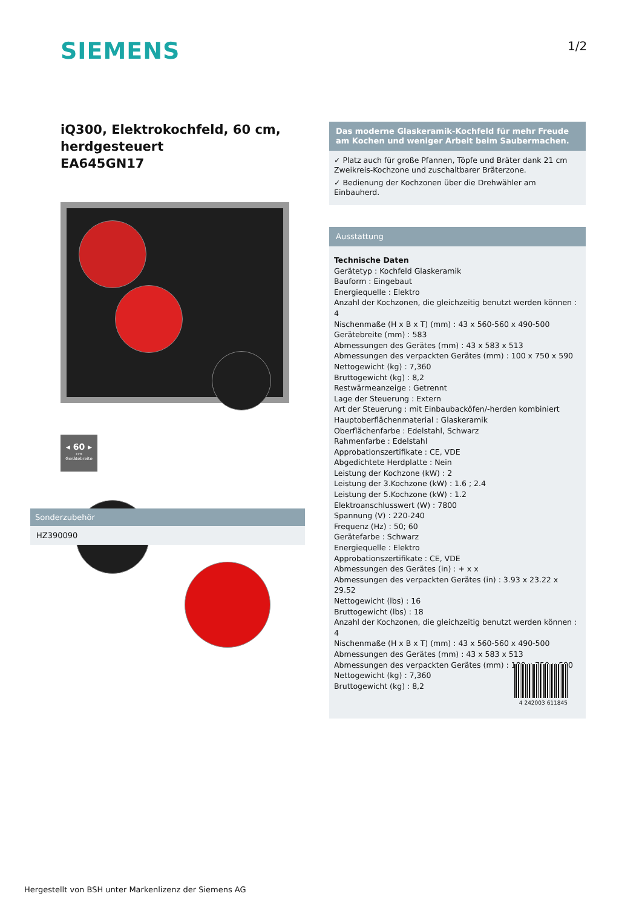SIEMENS 1/2
iQ300, Elektrokochfeld, 60 cm, herdgesteuert
EA645GN17
◂ 60 ▸
cm
Gerätebreite
Sonderzubehör
HZ390090
Das moderne Glaskeramik-Kochfeld für mehr Freude am Kochen und weniger Arbeit beim Saubermachen.
✓ Platz auch für große Pfannen, Töpfe und Bräter dank 21 cm Zweikreis-Kochzone und zuschaltbarer Bräterzone.
✓ Bedienung der Kochzonen über die Drehwähler am Einbauherd.
Ausstattung
Technische Daten
Gerätetyp : Kochfeld Glaskeramik
Bauform : Eingebaut
Energiequelle : Elektro
Anzahl der Kochzonen, die gleichzeitig benutzt werden können : 4
Nischenmaße (H x B x T) (mm) : 43 x 560-560 x 490-500
Gerätebreite (mm) : 583
Abmessungen des Gerätes (mm) : 43 x 583 x 513
Abmessungen des verpackten Gerätes (mm) : 100 x 750 x 590
Nettogewicht (kg) : 7,360
Bruttogewicht (kg) : 8,2
Restwärmeanzeige : Getrennt
Lage der Steuerung : Extern
Art der Steuerung : mit Einbaubacköfen/-herden kombiniert
Hauptoberflächenmaterial : Glaskeramik
Oberflächenfarbe : Edelstahl, Schwarz
Rahmenfarbe : Edelstahl
Approbationszertifikate : CE, VDE
Abgedichtete Herdplatte : Nein
Leistung der Kochzone (kW) : 2
Leistung der 3.Kochzone (kW) : 1.6 ; 2.4
Leistung der 5.Kochzone (kW) : 1.2
Elektroanschlusswert (W) : 7800
Spannung (V) : 220-240
Frequenz (Hz) : 50; 60
Gerätefarbe : Schwarz
Energiequelle : Elektro
Approbationszertifikate : CE, VDE
Abmessungen des Gerätes (in) : + x x
Abmessungen des verpackten Gerätes (in) : 3.93 x 23.22 x 29.52
Nettogewicht (lbs) : 16
Bruttogewicht (lbs) : 18
Anzahl der Kochzonen, die gleichzeitig benutzt werden können : 4
Nischenmaße (H x B x T) (mm) : 43 x 560-560 x 490-500
Abmessungen des Gerätes (mm) : 43 x 583 x 513
Abmessungen des verpackten Gerätes (mm) : 100 x 750 x 590
Nettogewicht (kg) : 7,360
Bruttogewicht (kg) : 8,2
4 242003 611845
Hergestellt von BSH unter Markenlizenz der Siemens AG